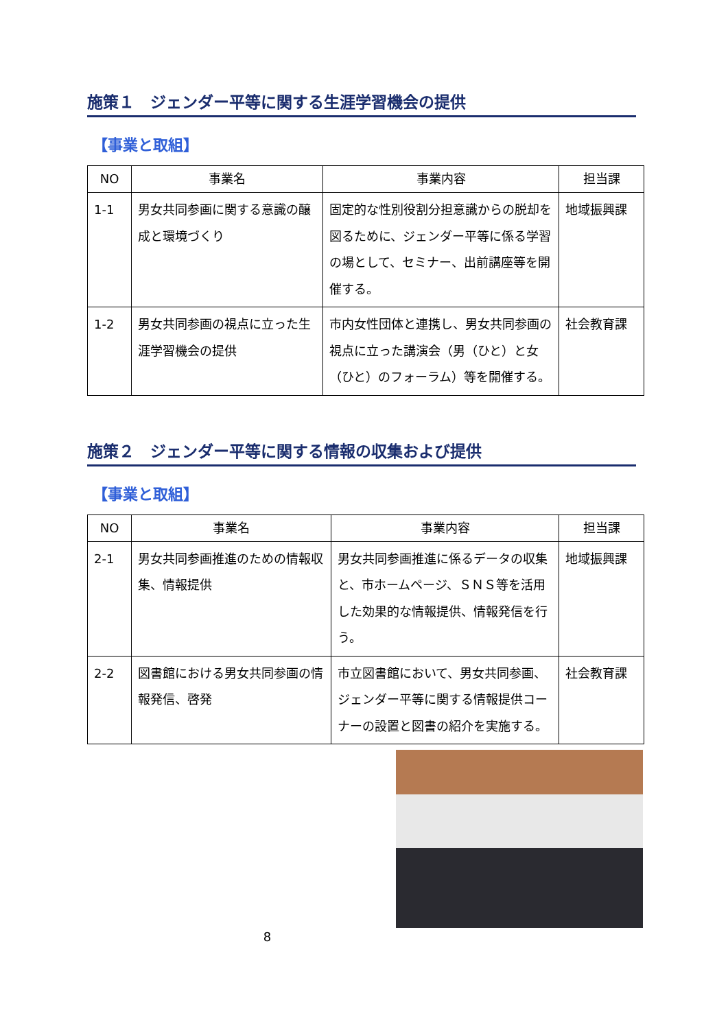施策１　ジェンダー平等に関する生涯学習機会の提供
【事業と取組】
| NO | 事業名 | 事業内容 | 担当課 |
| --- | --- | --- | --- |
| 1-1 | 男女共同参画に関する意識の醸成と環境づくり | 固定的な性別役割分担意識からの脱却を図るために、ジェンダー平等に係る学習の場として、セミナー、出前講座等を開催する。 | 地域振興課 |
| 1-2 | 男女共同参画の視点に立った生涯学習機会の提供 | 市内女性団体と連携し、男女共同参画の視点に立った講演会（男（ひと）と女（ひと）のフォーラム）等を開催する。 | 社会教育課 |
施策２　ジェンダー平等に関する情報の収集および提供
【事業と取組】
| NO | 事業名 | 事業内容 | 担当課 |
| --- | --- | --- | --- |
| 2-1 | 男女共同参画推進のための情報収集、情報提供 | 男女共同参画推進に係るデータの収集と、市ホームページ、ＳＮＳ等を活用した効果的な情報提供、情報発信を行う。 | 地域振興課 |
| 2-2 | 図書館における男女共同参画の情報発信、啓発 | 市立図書館において、男女共同参画、ジェンダー平等に関する情報提供コーナーの設置と図書の紹介を実施する。 | 社会教育課 |
8